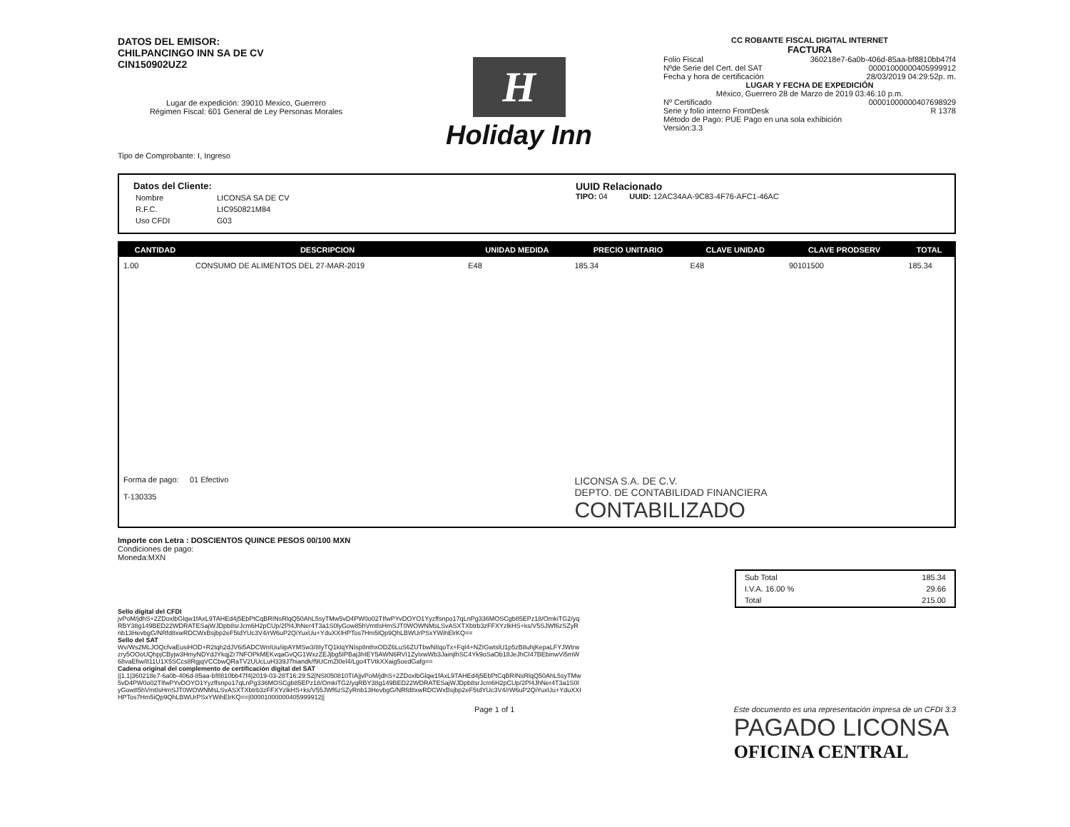DATOS DEL EMISOR:
CHILPANCINGO INN SA DE CV
CIN150902UZ2
Lugar de expedición: 39010 Mexico, Guerrero
Régimen Fiscal: 601 General de Ley Personas Morales
Tipo de Comprobante: I, Ingreso
H
Holiday Inn
CC ROBANTE FISCAL DIGITAL INTERNET
FACTURA
Folio Fiscal 360218e7-6a0b-406d-85aa-bf8810bb47f4
Nºde Serie del Cert. del SAT 00001000000405999912
Fecha y hora de certificación 28/03/2019 04:29:52p. m.
LUGAR Y FECHA DE EXPEDICIÓN
México, Guerrero 28 de Marzo de 2019 03:46:10 p.m.
Nº Certificado 00001000000407698929
Serie y folio interno FrontDesk R 1378
Método de Pago: PUE Pago en una sola exhibición
Versión:3.3
Datos del Cliente:
| Nombre | LICONSA SA DE CV |
| R.F.C. | LIC950821M84 |
| Uso CFDI | G03 |
UUID Relacionado
TIPO: 04 UUID: 12AC34AA-9C83-4F76-AFC1-46AC
| CANTIDAD | DESCRIPCION | UNIDAD MEDIDA | PRECIO UNITARIO | CLAVE UNIDAD | CLAVE PRODSERV | TOTAL |
| --- | --- | --- | --- | --- | --- | --- |
| 1.00 | CONSUMO DE ALIMENTOS DEL 27-MAR-2019 | E48 | 185.34 | E48 | 90101500 | 185.34 |
| Forma de pago: 01 Efectivo T-130335 | | | LICONSA S.A. DE C.V. DEPTO. DE CONTABILIDAD FINANCIERA CONTABILIZADO | | | |
Importe con Letra : DOSCIENTOS QUINCE PESOS 00/100 MXN
Condiciones de pago:
Moneda:MXN
| Sub Total | 185.34 |
| I.V.A. 16.00 % | 29.66 |
| Total | 215.00 |
Sello digital del CFDI
jvPoM/jdhS+2ZDoxlbGlqw1fAxL9TAHEd4j5EbPtCqBRINsRlqQ50AhL5syTMw5vD4PW0o02TIfwPYvDOYO1Yyzffsnpo17qLnPg336MOSCgb85EPz18/OmkiTG2/yqRBY38g149BED22WDRATESajWJDpb8srJcm6H2pCUp/2Pl4JhNer4T3a1S0lyGow85hVmtIsHmSJT0WOWNMsLSvASXTXbtrb3zFFXYzlkHS+ks/V5SJWf6zSZyRnb13HevbgG/NRfd8xwRDCWxBsjbp2eF5tdYUc3V4/rW6uP2QiYuxUu+YduXXIHPTos7Hm5lQp9QhLBWUrPSxYWihElrKQ==
Sello del SAT
Wv/Ws2MLJOQcfvaEusiHOD+R2tqh2dJV6i5ADCWnIUu/iipAYMSw3/8IyTQ1klqYNIsp8nthxODZ6LuS6ZUTbwNIIqoTx+FqI4+NZIGwtslU1p5zB8uhjKepaLFYJWtrwzry5OOoUQhpjCByjw3HmyNDYdJYkqjZr7NFOPkMEKvqaGvQG1WxzZEJjbg5IPBaj3hIEY5AWN6RVI1ZyIxwWb3JainjlhSC4Yk9oSaOb18JeJhCI47BEbinwVi5mW68vaEfiw/811U1X5SCcs8RgjqVCCbwQRaTV2UUcLuH339J7hiandk/f9UCmZl0el4/Lgo4TVtkXXaig5oedGafg==
Cadena original del complemento de certificación digital del SAT
||1.1|360218e7-6a0b-406d-85aa-bf8810bb47f4|2019-03-28T16:29:52|NSI050810TIA|jvPoM/jdhS+2ZDoxlbGlqw1fAxL9TAHEd4j5EbPtCqBRINsRlqQ50AhL5syTMw5vD4PW0o02TIfwPYvDOYO1Yyzffsnpo17qLnPg336MOSCgb85EPz18/OmkiTG2/yqRBY38g149BED22WDRATESajWJDpb8srJcm6H2pCUp/2Pl4JhNer4T3a1S0lyGow85hVmtIsHmSJT0WOWNMsLSvASXTXbtrb3zFFXYzlkHS+ks/V55JWf6zSZyRnb13HevbgG/NRfd8xwRDCWxBsjbp2eF5tdYUc3V4/rW6uP2QiYuxUu+YduXXIHPTos7Hm5iQp9QhLBWUrPSxYWihElrKQ==|00001000000405999912||
Page 1 of 1 Este documento es una representación impresa de un CFDI 3.3
PAGADO LICONSA
OFICINA CENTRAL